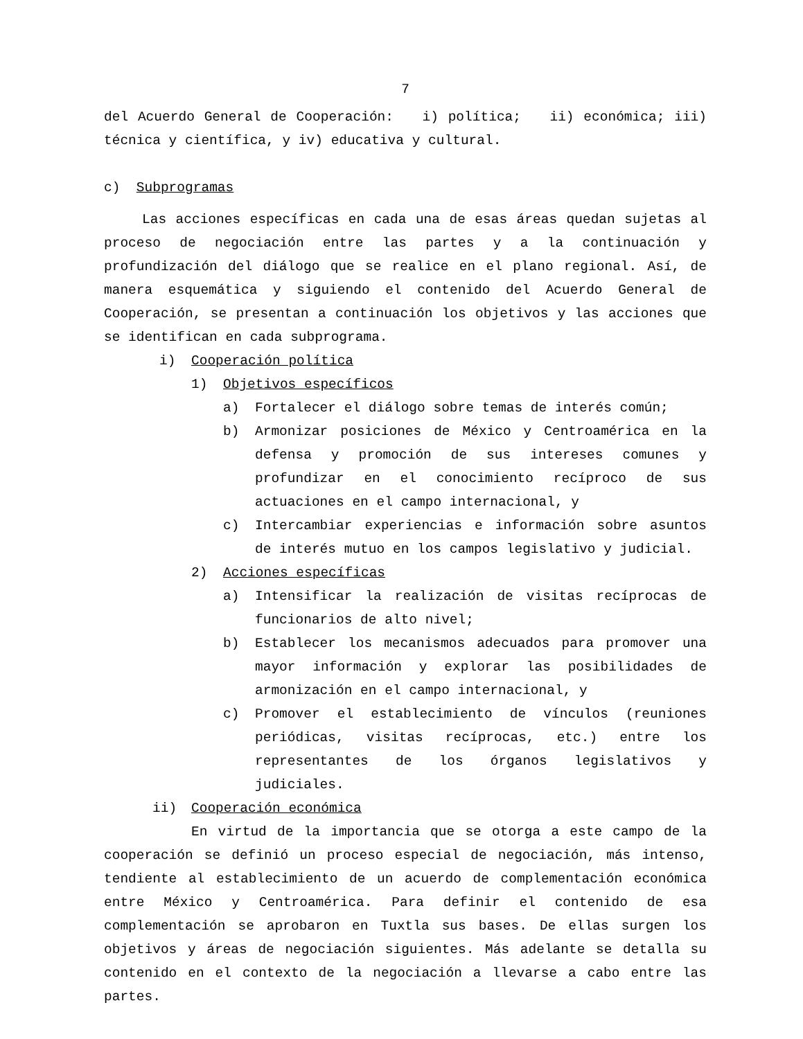7
del Acuerdo General de Cooperación: i) política; ii) económica; iii) técnica y científica, y iv) educativa y cultural.
c) Subprogramas
Las acciones específicas en cada una de esas áreas quedan sujetas al proceso de negociación entre las partes y a la continuación y profundización del diálogo que se realice en el plano regional. Así, de manera esquemática y siguiendo el contenido del Acuerdo General de Cooperación, se presentan a continuación los objetivos y las acciones que se identifican en cada subprograma.
i) Cooperación política
1) Objetivos específicos
a) Fortalecer el diálogo sobre temas de interés común;
b) Armonizar posiciones de México y Centroamérica en la defensa y promoción de sus intereses comunes y profundizar en el conocimiento recíproco de sus actuaciones en el campo internacional, y
c) Intercambiar experiencias e información sobre asuntos de interés mutuo en los campos legislativo y judicial.
2) Acciones específicas
a) Intensificar la realización de visitas recíprocas de funcionarios de alto nivel;
b) Establecer los mecanismos adecuados para promover una mayor información y explorar las posibilidades de armonización en el campo internacional, y
c) Promover el establecimiento de vínculos (reuniones periódicas, visitas recíprocas, etc.) entre los representantes de los órganos legislativos y judiciales.
ii) Cooperación económica
En virtud de la importancia que se otorga a este campo de la cooperación se definió un proceso especial de negociación, más intenso, tendiente al establecimiento de un acuerdo de complementación económica entre México y Centroamérica. Para definir el contenido de esa complementación se aprobaron en Tuxtla sus bases. De ellas surgen los objetivos y áreas de negociación siguientes. Más adelante se detalla su contenido en el contexto de la negociación a llevarse a cabo entre las partes.